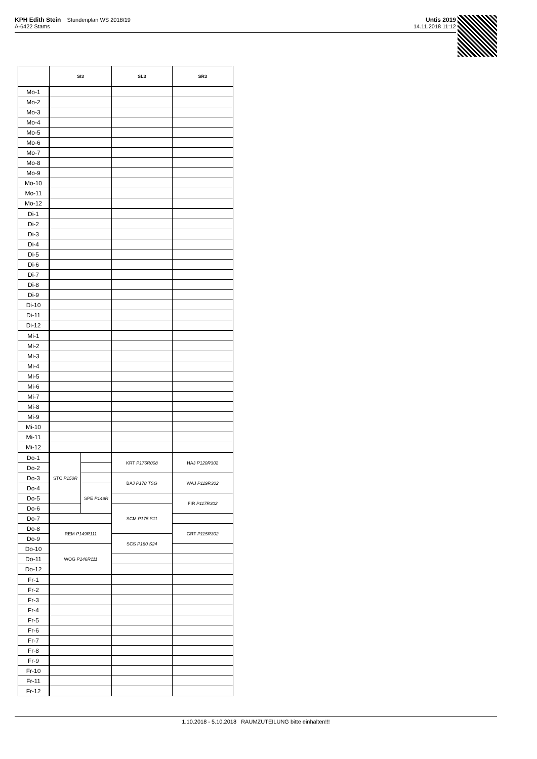KPH Edith Stein Stundenplan WS 2018/19
A-6422 Stams
Untis 2019
14.11.2018 11:12
| | SI3 | | SL3 | SR3 |
| --- | --- | --- | --- | --- |
| Mo-1 | | | | |
| Mo-2 | | | | |
| Mo-3 | | | | |
| Mo-4 | | | | |
| Mo-5 | | | | |
| Mo-6 | | | | |
| Mo-7 | | | | |
| Mo-8 | | | | |
| Mo-9 | | | | |
| Mo-10 | | | | |
| Mo-11 | | | | |
| Mo-12 | | | | |
| Di-1 | | | | |
| Di-2 | | | | |
| Di-3 | | | | |
| Di-4 | | | | |
| Di-5 | | | | |
| Di-6 | | | | |
| Di-7 | | | | |
| Di-8 | | | | |
| Di-9 | | | | |
| Di-10 | | | | |
| Di-11 | | | | |
| Di-12 | | | | |
| Mi-1 | | | | |
| Mi-2 | | | | |
| Mi-3 | | | | |
| Mi-4 | | | | |
| Mi-5 | | | | |
| Mi-6 | | | | |
| Mi-7 | | | | |
| Mi-8 | | | | |
| Mi-9 | | | | |
| Mi-10 | | | | |
| Mi-11 | | | | |
| Mi-12 | | | | |
| Do-1 | STC P150R | | KRT P176R008 | HAJ P120R302 |
| Do-2 | | | | |
| Do-3 | | | BAJ P178 TSG | WAJ P119R302 |
| Do-4 | | SPE P148R | | |
| Do-5 | | | | FIR P117R302 |
| Do-6 | | | SCM P175 S11 | |
| Do-7 | | | | |
| Do-8 | REM P149R111 | | | GRT P115R302 |
| Do-9 | | | SCS P180 S24 | |
| Do-10 | WOG P146R111 | | | |
| Do-11 | | | | |
| Do-12 | | | | |
| Fr-1 | | | | |
| Fr-2 | | | | |
| Fr-3 | | | | |
| Fr-4 | | | | |
| Fr-5 | | | | |
| Fr-6 | | | | |
| Fr-7 | | | | |
| Fr-8 | | | | |
| Fr-9 | | | | |
| Fr-10 | | | | |
| Fr-11 | | | | |
| Fr-12 | | | | |
1.10.2018 - 5.10.2018 RAUMZUTEILUNG bitte einhalten!!!